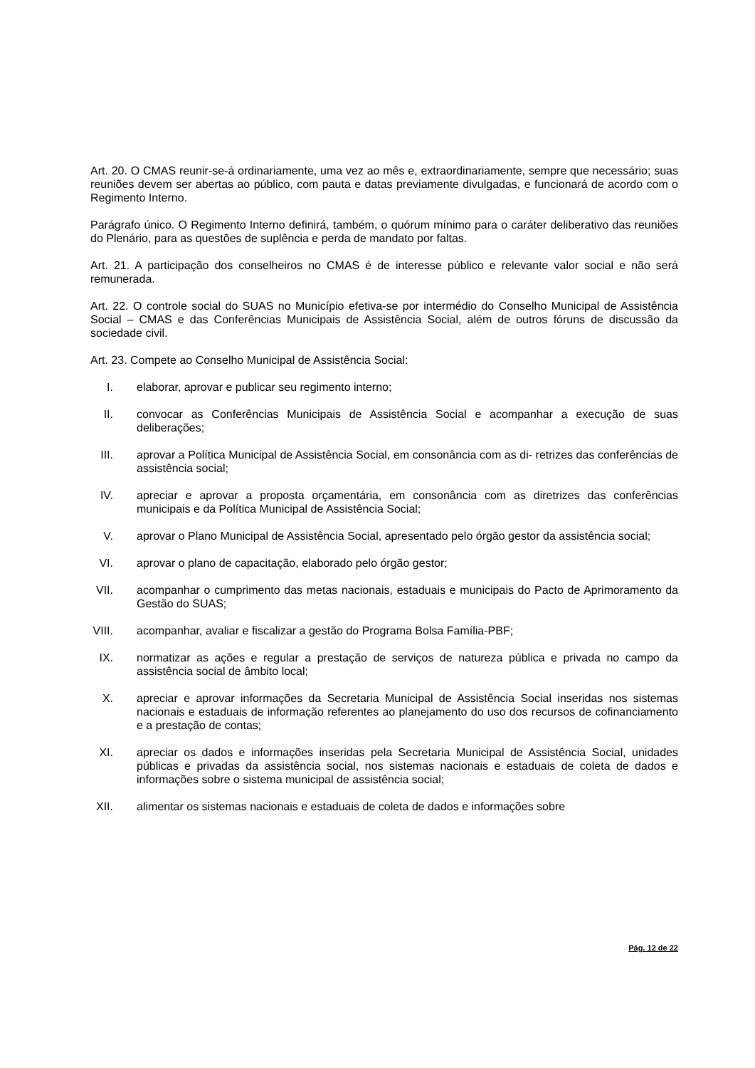Art. 20. O CMAS reunir-se-á ordinariamente, uma vez ao mês e, extraordinariamente, sempre que necessário; suas reuniões devem ser abertas ao público, com pauta e datas previamente divulgadas, e funcionará de acordo com o Regimento Interno.
Parágrafo único. O Regimento Interno definirá, também, o quórum mínimo para o caráter deliberativo das reuniões do Plenário, para as questões de suplência e perda de mandato por faltas.
Art. 21. A participação dos conselheiros no CMAS é de interesse público e relevante valor social e não será remunerada.
Art. 22. O controle social do SUAS no Município efetiva-se por intermédio do Conselho Municipal de Assistência Social – CMAS e das Conferências Municipais de Assistência Social, além de outros fóruns de discussão da sociedade civil.
Art. 23. Compete ao Conselho Municipal de Assistência Social:
I. elaborar, aprovar e publicar seu regimento interno;
II. convocar as Conferências Municipais de Assistência Social e acompanhar a execução de suas deliberações;
III. aprovar a Política Municipal de Assistência Social, em consonância com as di- retrizes das conferências de assistência social;
IV. apreciar e aprovar a proposta orçamentária, em consonância com as diretrizes das conferências municipais e da Política Municipal de Assistência Social;
V. aprovar o Plano Municipal de Assistência Social, apresentado pelo órgão gestor da assistência social;
VI. aprovar o plano de capacitação, elaborado pelo órgão gestor;
VII. acompanhar o cumprimento das metas nacionais, estaduais e municipais do Pacto de Aprimoramento da Gestão do SUAS;
VIII. acompanhar, avaliar e fiscalizar a gestão do Programa Bolsa Família-PBF;
IX. normatizar as ações e regular a prestação de serviços de natureza pública e privada no campo da assistência social de âmbito local;
X. apreciar e aprovar informações da Secretaria Municipal de Assistência Social inseridas nos sistemas nacionais e estaduais de informação referentes ao planejamento do uso dos recursos de cofinanciamento e a prestação de contas;
XI. apreciar os dados e informações inseridas pela Secretaria Municipal de Assistência Social, unidades públicas e privadas da assistência social, nos sistemas nacionais e estaduais de coleta de dados e informações sobre o sistema municipal de assistência social;
XII. alimentar os sistemas nacionais e estaduais de coleta de dados e informações sobre
Pág. 12 de 22